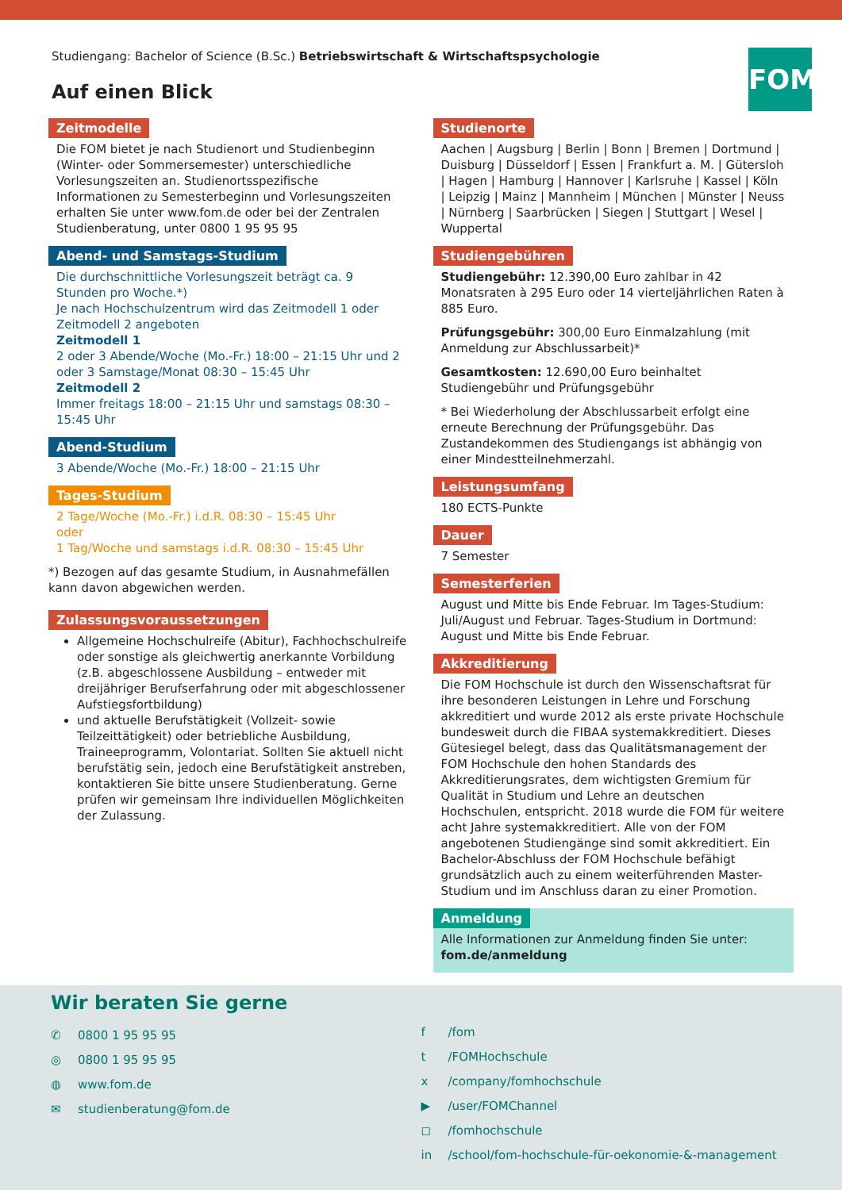Studiengang: Bachelor of Science (B.Sc.) Betriebswirtschaft & Wirtschaftspsychologie
Auf einen Blick
FOM
Zeitmodelle
Die FOM bietet je nach Studienort und Studienbeginn (Winter- oder Sommersemester) unterschiedliche Vorlesungszeiten an. Studienortsspezifische Informationen zu Semesterbeginn und Vorlesungszeiten erhalten Sie unter www.fom.de oder bei der Zentralen Studienberatung, unter 0800 1 95 95 95
Abend- und Samstags-Studium
Die durchschnittliche Vorlesungszeit beträgt ca. 9 Stunden pro Woche.*)
Je nach Hochschulzentrum wird das Zeitmodell 1 oder Zeitmodell 2 angeboten
Zeitmodell 1
2 oder 3 Abende/Woche (Mo.-Fr.) 18:00 – 21:15 Uhr und 2 oder 3 Samstage/Monat 08:30 – 15:45 Uhr
Zeitmodell 2
Immer freitags 18:00 – 21:15 Uhr und samstags 08:30 – 15:45 Uhr
Abend-Studium
3 Abende/Woche (Mo.-Fr.) 18:00 – 21:15 Uhr
Tages-Studium
2 Tage/Woche (Mo.-Fr.) i.d.R. 08:30 – 15:45 Uhr
oder
1 Tag/Woche und samstags i.d.R. 08:30 – 15:45 Uhr
*) Bezogen auf das gesamte Studium, in Ausnahmefällen kann davon abgewichen werden.
Zulassungsvoraussetzungen
Allgemeine Hochschulreife (Abitur), Fachhochschulreife oder sonstige als gleichwertig anerkannte Vorbildung (z.B. abgeschlossene Ausbildung – entweder mit dreijähriger Berufserfahrung oder mit abgeschlossener Aufstiegsfortbildung)
und aktuelle Berufstätigkeit (Vollzeit- sowie Teilzeittätigkeit) oder betriebliche Ausbildung, Traineeprogramm, Volontariat. Sollten Sie aktuell nicht berufstätig sein, jedoch eine Berufstätigkeit anstreben, kontaktieren Sie bitte unsere Studienberatung. Gerne prüfen wir gemeinsam Ihre individuellen Möglichkeiten der Zulassung.
Studienorte
Aachen | Augsburg | Berlin | Bonn | Bremen | Dortmund | Duisburg | Düsseldorf | Essen | Frankfurt a. M. | Gütersloh | Hagen | Hamburg | Hannover | Karlsruhe | Kassel | Köln | Leipzig | Mainz | Mannheim | München | Münster | Neuss | Nürnberg | Saarbrücken | Siegen | Stuttgart | Wesel | Wuppertal
Studiengebühren
Studiengebühr: 12.390,00 Euro zahlbar in 42 Monatsraten à 295 Euro oder 14 vierteljährlichen Raten à 885 Euro.
Prüfungsgebühr: 300,00 Euro Einmalzahlung (mit Anmeldung zur Abschlussarbeit)*
Gesamtkosten: 12.690,00 Euro beinhaltet Studiengebühr und Prüfungsgebühr
* Bei Wiederholung der Abschlussarbeit erfolgt eine erneute Berechnung der Prüfungsgebühr. Das Zustandekommen des Studiengangs ist abhängig von einer Mindestteilnehmerzahl.
Leistungsumfang
180 ECTS-Punkte
Dauer
7 Semester
Semesterferien
August und Mitte bis Ende Februar. Im Tages-Studium: Juli/August und Februar. Tages-Studium in Dortmund: August und Mitte bis Ende Februar.
Akkreditierung
Die FOM Hochschule ist durch den Wissenschaftsrat für ihre besonderen Leistungen in Lehre und Forschung akkreditiert und wurde 2012 als erste private Hochschule bundesweit durch die FIBAA systemakkreditiert. Dieses Gütesiegel belegt, dass das Qualitätsmanagement der FOM Hochschule den hohen Standards des Akkreditierungsrates, dem wichtigsten Gremium für Qualität in Studium und Lehre an deutschen Hochschulen, entspricht. 2018 wurde die FOM für weitere acht Jahre systemakkreditiert. Alle von der FOM angebotenen Studiengänge sind somit akkreditiert. Ein Bachelor-Abschluss der FOM Hochschule befähigt grundsätzlich auch zu einem weiterführenden Master-Studium und im Anschluss daran zu einer Promotion.
Anmeldung
Alle Informationen zur Anmeldung finden Sie unter:
fom.de/anmeldung
Wir beraten Sie gerne
✆ 0800 1 95 95 95
◎ 0800 1 95 95 95
◍ www.fom.de
✉ studienberatung@fom.de
f /fom
t /FOMHochschule
x /company/fomhochschule
▶ /user/FOMChannel
◻ /fomhochschule
in /school/fom-hochschule-für-oekonomie-&-management